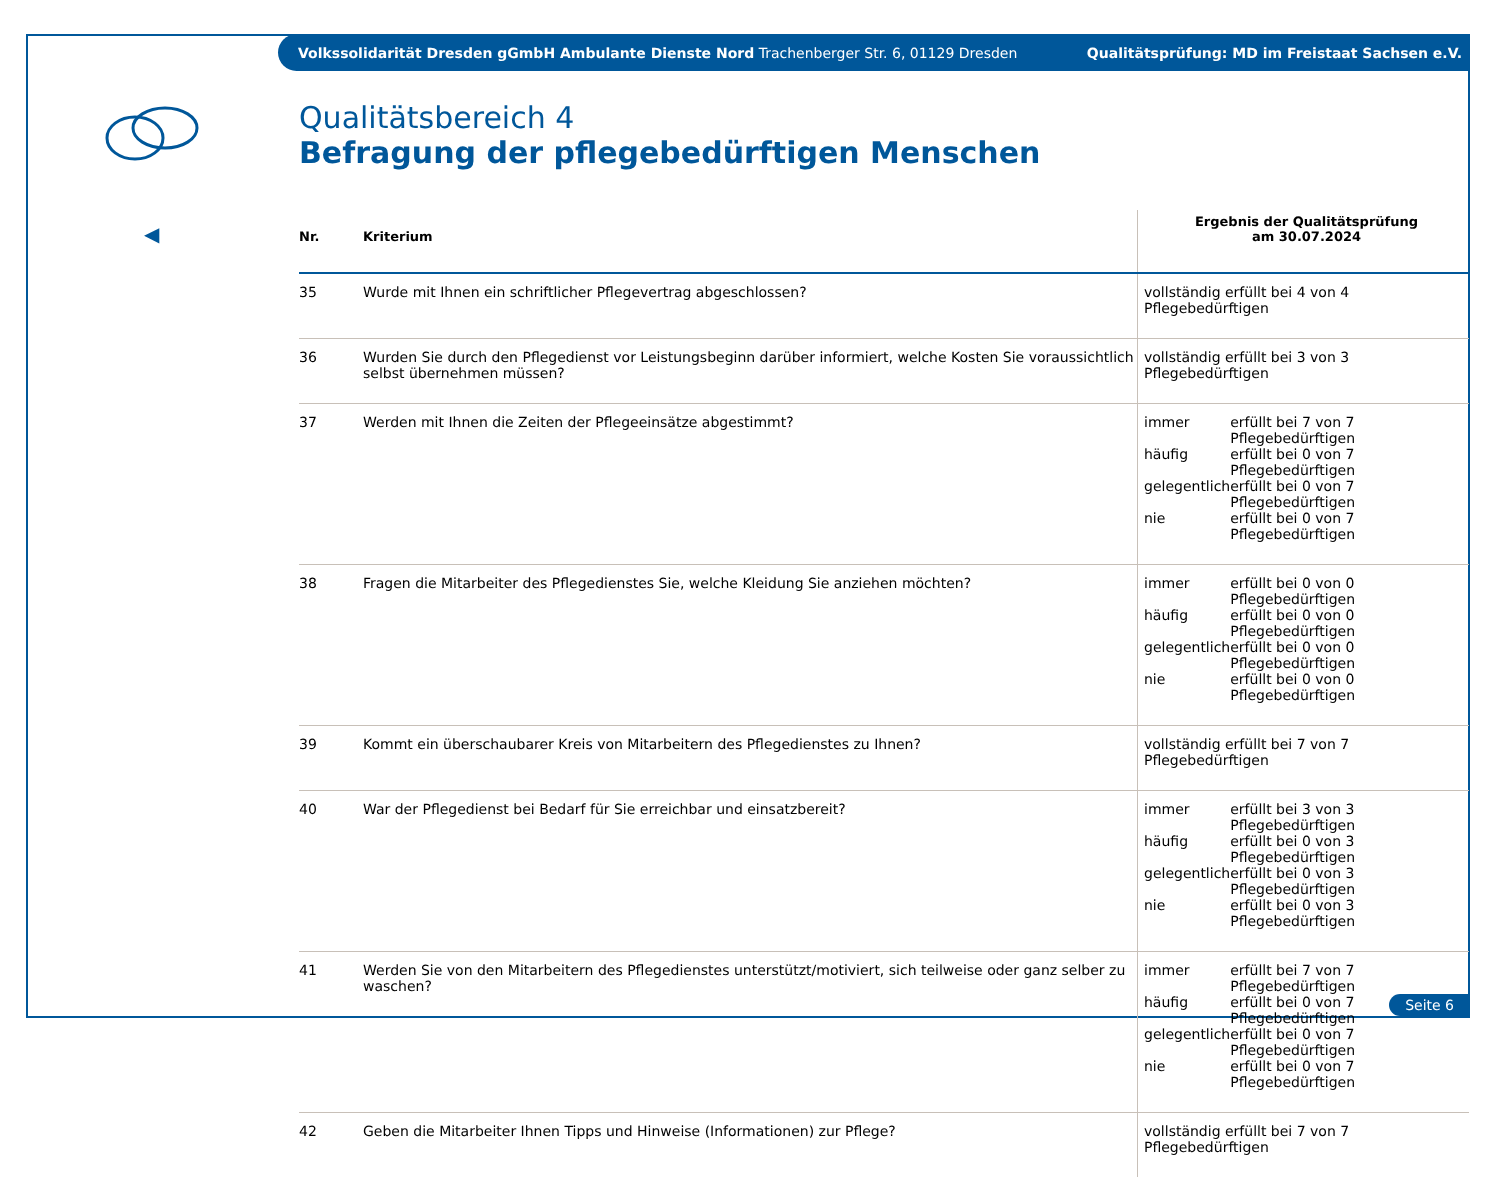Volkssolidarität Dresden gGmbH Ambulante Dienste Nord Trachenberger Str. 6, 01129 Dresden Qualitätsprüfung: MD im Freistaat Sachsen e.V.
◀
Qualitätsbereich 4
Befragung der pflegebedürftigen Menschen
| Nr. | Kriterium | Ergebnis der Qualitätsprüfung am 30.07.2024 |
| --- | --- | --- |
| 35 | Wurde mit Ihnen ein schriftlicher Pflegevertrag abgeschlossen? | vollständig erfüllt bei 4 von 4 Pflegebedürftigen |
| 36 | Wurden Sie durch den Pflegedienst vor Leistungsbeginn darüber informiert, welche Kosten Sie voraussichtlich selbst übernehmen müssen? | vollständig erfüllt bei 3 von 3 Pflegebedürftigen |
| 37 | Werden mit Ihnen die Zeiten der Pflegeeinsätze abgestimmt? | / immer / erfüllt bei 7 von 7 Pflegebedürftigen / / häufig / erfüllt bei 0 von 7 Pflegebedürftigen / / gelegentlich / erfüllt bei 0 von 7 Pflegebedürftigen / / nie / erfüllt bei 0 von 7 Pflegebedürftigen / |
| 38 | Fragen die Mitarbeiter des Pflegedienstes Sie, welche Kleidung Sie anziehen möchten? | / immer / erfüllt bei 0 von 0 Pflegebedürftigen / / häufig / erfüllt bei 0 von 0 Pflegebedürftigen / / gelegentlich / erfüllt bei 0 von 0 Pflegebedürftigen / / nie / erfüllt bei 0 von 0 Pflegebedürftigen / |
| 39 | Kommt ein überschaubarer Kreis von Mitarbeitern des Pflegedienstes zu Ihnen? | vollständig erfüllt bei 7 von 7 Pflegebedürftigen |
| 40 | War der Pflegedienst bei Bedarf für Sie erreichbar und einsatzbereit? | / immer / erfüllt bei 3 von 3 Pflegebedürftigen / / häufig / erfüllt bei 0 von 3 Pflegebedürftigen / / gelegentlich / erfüllt bei 0 von 3 Pflegebedürftigen / / nie / erfüllt bei 0 von 3 Pflegebedürftigen / |
| 41 | Werden Sie von den Mitarbeitern des Pflegedienstes unterstützt/motiviert, sich teilweise oder ganz selber zu waschen? | / immer / erfüllt bei 7 von 7 Pflegebedürftigen / / häufig / erfüllt bei 0 von 7 Pflegebedürftigen / / gelegentlich / erfüllt bei 0 von 7 Pflegebedürftigen / / nie / erfüllt bei 0 von 7 Pflegebedürftigen / |
| 42 | Geben die Mitarbeiter Ihnen Tipps und Hinweise (Informationen) zur Pflege? | vollständig erfüllt bei 7 von 7 Pflegebedürftigen |
Seite 6